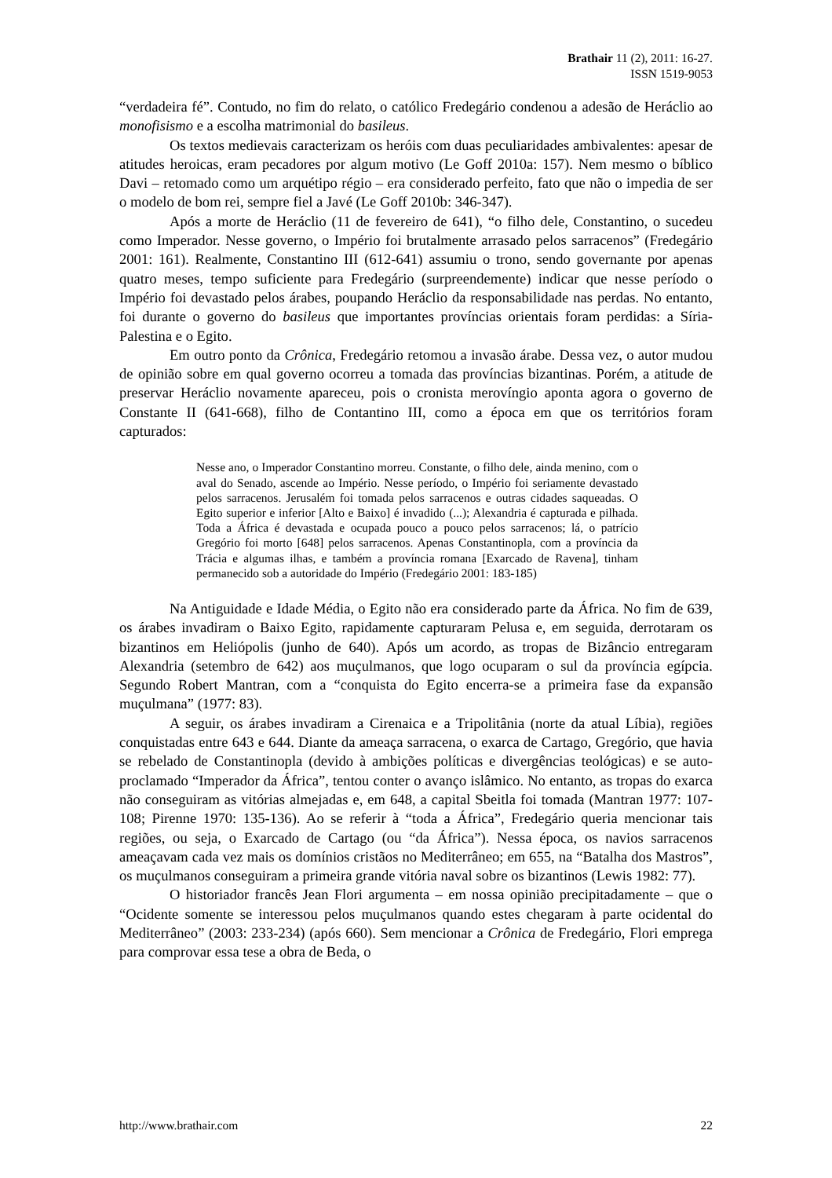Brathair 11 (2), 2011: 16-27.
ISSN 1519-9053
“verdadeira fé”. Contudo, no fim do relato, o católico Fredegário condenou a adesão de Heráclio ao monofisismo e a escolha matrimonial do basileus.
Os textos medievais caracterizam os heróis com duas peculiaridades ambivalentes: apesar de atitudes heroicas, eram pecadores por algum motivo (Le Goff 2010a: 157). Nem mesmo o bíblico Davi – retomado como um arquétipo régio – era considerado perfeito, fato que não o impedia de ser o modelo de bom rei, sempre fiel a Javé (Le Goff 2010b: 346-347).
Após a morte de Heráclio (11 de fevereiro de 641), “o filho dele, Constantino, o sucedeu como Imperador. Nesse governo, o Império foi brutalmente arrasado pelos sarracenos” (Fredegário 2001: 161). Realmente, Constantino III (612-641) assumiu o trono, sendo governante por apenas quatro meses, tempo suficiente para Fredegário (surpreendemente) indicar que nesse período o Império foi devastado pelos árabes, poupando Heráclio da responsabilidade nas perdas. No entanto, foi durante o governo do basileus que importantes províncias orientais foram perdidas: a Síria-Palestina e o Egito.
Em outro ponto da Crônica, Fredegário retomou a invasão árabe. Dessa vez, o autor mudou de opinião sobre em qual governo ocorreu a tomada das províncias bizantinas. Porém, a atitude de preservar Heráclio novamente apareceu, pois o cronista merovíngio aponta agora o governo de Constante II (641-668), filho de Contantino III, como a época em que os territórios foram capturados:
Nesse ano, o Imperador Constantino morreu. Constante, o filho dele, ainda menino, com o aval do Senado, ascende ao Império. Nesse período, o Império foi seriamente devastado pelos sarracenos. Jerusalém foi tomada pelos sarracenos e outras cidades saqueadas. O Egito superior e inferior [Alto e Baixo] é invadido (...); Alexandria é capturada e pilhada. Toda a África é devastada e ocupada pouco a pouco pelos sarracenos; lá, o patrício Gregório foi morto [648] pelos sarracenos. Apenas Constantinopla, com a província da Trácia e algumas ilhas, e também a província romana [Exarcado de Ravena], tinham permanecido sob a autoridade do Império (Fredegário 2001: 183-185)
Na Antiguidade e Idade Média, o Egito não era considerado parte da África. No fim de 639, os árabes invadiram o Baixo Egito, rapidamente capturaram Pelusa e, em seguida, derrotaram os bizantinos em Heliópolis (junho de 640). Após um acordo, as tropas de Bizâncio entregaram Alexandria (setembro de 642) aos muçulmanos, que logo ocuparam o sul da província egípcia. Segundo Robert Mantran, com a “conquista do Egito encerra-se a primeira fase da expansão muçulmana” (1977: 83).
A seguir, os árabes invadiram a Cirenaica e a Tripolitânia (norte da atual Líbia), regiões conquistadas entre 643 e 644. Diante da ameaça sarracena, o exarca de Cartago, Gregório, que havia se rebelado de Constantinopla (devido à ambições políticas e divergências teológicas) e se auto-proclamado “Imperador da África”, tentou conter o avanço islâmico. No entanto, as tropas do exarca não conseguiram as vitórias almejadas e, em 648, a capital Sbeitla foi tomada (Mantran 1977: 107-108; Pirenne 1970: 135-136). Ao se referir à “toda a África”, Fredegário queria mencionar tais regiões, ou seja, o Exarcado de Cartago (ou “da África”). Nessa época, os navios sarracenos ameaçavam cada vez mais os domínios cristãos no Mediterrâneo; em 655, na “Batalha dos Mastros”, os muçulmanos conseguiram a primeira grande vitória naval sobre os bizantinos (Lewis 1982: 77).
O historiador francês Jean Flori argumenta – em nossa opinião precipitadamente – que o “Ocidente somente se interessou pelos muçulmanos quando estes chegaram à parte ocidental do Mediterrâneo” (2003: 233-234) (após 660). Sem mencionar a Crônica de Fredegário, Flori emprega para comprovar essa tese a obra de Beda, o
http://www.brathair.com 22